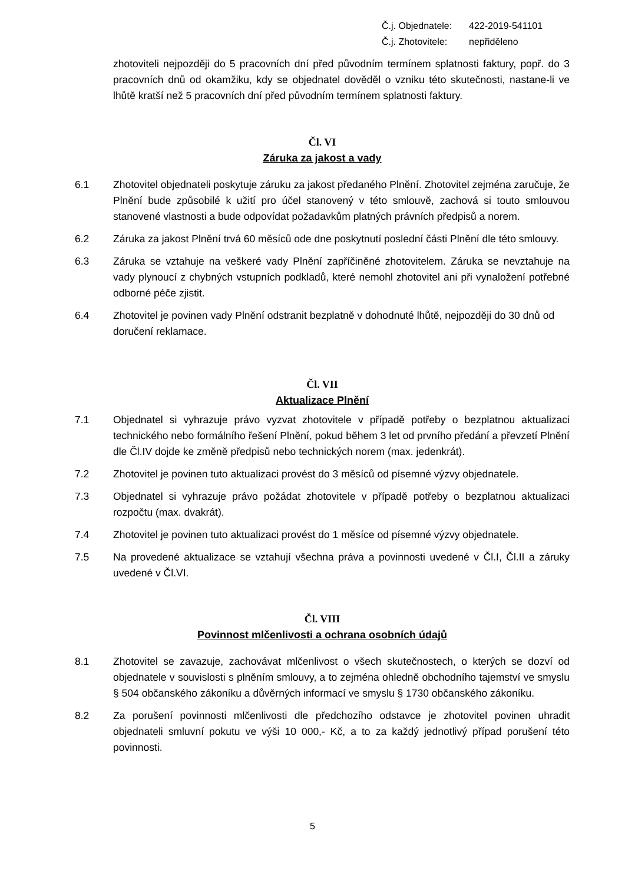Č.j. Objednatele: 422-2019-541101
Č.j. Zhotovitele: nepřiděleno
zhotoviteli nejpozději do 5 pracovních dní před původním termínem splatnosti faktury, popř. do 3 pracovních dnů od okamžiku, kdy se objednatel dověděl o vzniku této skutečnosti, nastane-li ve lhůtě kratší než 5 pracovních dní před původním termínem splatnosti faktury.
Čl. VI
Záruka za jakost a vady
6.1 Zhotovitel objednateli poskytuje záruku za jakost předaného Plnění. Zhotovitel zejména zaručuje, že Plnění bude způsobilé k užití pro účel stanovený v této smlouvě, zachová si touto smlouvou stanovené vlastnosti a bude odpovídat požadavkům platných právních předpisů a norem.
6.2 Záruka za jakost Plnění trvá 60 měsíců ode dne poskytnutí poslední části Plnění dle této smlouvy.
6.3 Záruka se vztahuje na veškeré vady Plnění zapříčiněné zhotovitelem. Záruka se nevztahuje na vady plynoucí z chybných vstupních podkladů, které nemohl zhotovitel ani při vynaložení potřebné odborné péče zjistit.
6.4 Zhotovitel je povinen vady Plnění odstranit bezplatně v dohodnuté lhůtě, nejpozději do 30 dnů od doručení reklamace.
Čl. VII
Aktualizace Plnění
7.1 Objednatel si vyhrazuje právo vyzvat zhotovitele v případě potřeby o bezplatnou aktualizaci technického nebo formálního řešení Plnění, pokud během 3 let od prvního předání a převzetí Plnění dle Čl.IV dojde ke změně předpisů nebo technických norem (max. jedenkrát).
7.2 Zhotovitel je povinen tuto aktualizaci provést do 3 měsíců od písemné výzvy objednatele.
7.3 Objednatel si vyhrazuje právo požádat zhotovitele v případě potřeby o bezplatnou aktualizaci rozpočtu (max. dvakrát).
7.4 Zhotovitel je povinen tuto aktualizaci provést do 1 měsíce od písemné výzvy objednatele.
7.5 Na provedené aktualizace se vztahují všechna práva a povinnosti uvedené v Čl.I, Čl.II a záruky uvedené v Čl.VI.
Čl. VIII
Povinnost mlčenlivosti a ochrana osobních údajů
8.1 Zhotovitel se zavazuje, zachovávat mlčenlivost o všech skutečnostech, o kterých se dozví od objednatele v souvislosti s plněním smlouvy, a to zejména ohledně obchodního tajemství ve smyslu § 504 občanského zákoníku a důvěrných informací ve smyslu § 1730 občanského zákoníku.
8.2 Za porušení povinnosti mlčenlivosti dle předchozího odstavce je zhotovitel povinen uhradit objednateli smluvní pokutu ve výši 10 000,- Kč, a to za každý jednotlivý případ porušení této povinnosti.
5